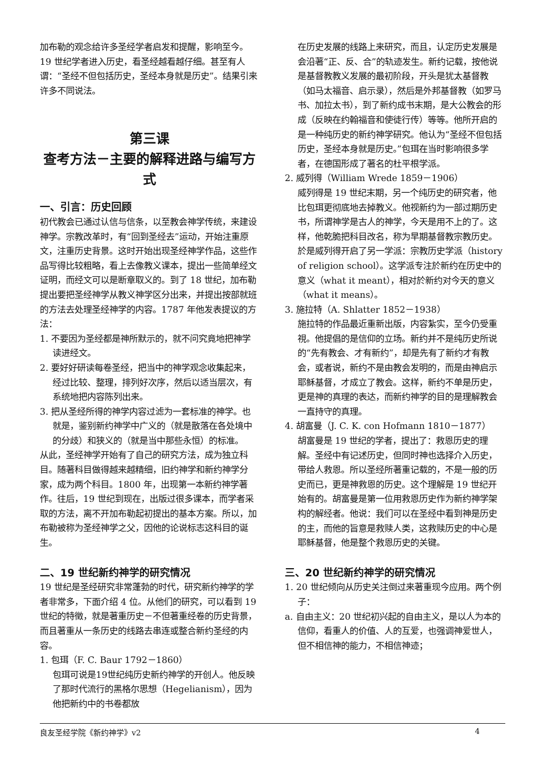加布勒的观念给许多圣经学者启发和提醒，影响至今。
19 世纪学者进入历史，看圣经越看越仔细。甚至有人谓：“圣经不但包括历史，圣经本身就是历史”。结果引来许多不同说法。
第三课
查考方法－主要的解释进路与编写方式
一、引言：历史回顾
初代教会已通过认信与信条，以至教会神学传统，来建设神学。宗教改革时，有“回到圣经去”运动，开始注重原文，注重历史背景。这时开始出现圣经神学作品，这些作品写得比较粗略，看上去像教义课本，提出一些简单经文证明，而经文可以是断章取义的。到了 18 世纪，加布勒提出要把圣经神学从教义神学区分出来，并提出按部就班的方法去处理圣经神学的内容。1787 年他发表提议的方法：
1. 不要因为圣经都是神所默示的，就不问究竟地把神学读进经文。
2. 要好好研读每卷圣经，把当中的神学观念收集起来，经过比较、整理，排列好次序，然后以适当层次，有系统地把内容陈列出来。
3. 把从圣经所得的神学内容过滤为一套标准的神学。也就是，鉴别新约神学中广义的（就是散落在各处境中的分歧）和狭义的（就是当中那些永恒）的标准。
从此，圣经神学开始有了自己的研究方法，成为独立科目。随著科目做得越来越精细，旧约神学和新约神学分家，成为两个科目。1800 年，出现第一本新约神学著作。往后，19 世纪到现在，出版过很多课本，而学者采取的方法，离不开加布勒起初提出的基本方案。所以，加布勒被称为圣经神学之父，因他的论说标志这科目的诞生。
二、19 世纪新约神学的研究情况
19 世纪是圣经研究非常蓬勃的时代，研究新约神学的学者非常多，下面介绍 4 位。从他们的研究，可以看到 19 世纪的特徵，就是著重历史－不但著重经卷的历史背景，而且著重从一条历史的线路去串连或整合新约圣经的内容。
1. 包珥（F. C. Baur 1792－1860）
包珥可说是19世纪纯历史新约神学的开创人。他反映了那时代流行的黑格尔思想（Hegelianism），因为他把新约中的书卷都放
在历史发展的线路上来研究，而且，认定历史发展是会沿著“正、反、合”的轨迹发生。新约记载，按他说是基督教教义发展的最初阶段，开头是犹太基督教（如马太福音、启示录），然后是外邦基督教（如罗马书、加拉太书），到了新约成书末期，是大公教会的形成（反映在约翰福音和使徒行传）等等。他所开启的是一种纯历史的新约神学研究。他认为“圣经不但包括历史，圣经本身就是历史。”包珥在当时影响很多学者，在德国形成了著名的杜平根学派。
2. 威列得（William Wrede 1859－1906）
威列得是 19 世纪末期，另一个纯历史的研究者，他比包珥更彻底地去掉教义。他视新约为一部过期历史书，所谓神学是古人的神学，今天是用不上的了。这样，他乾脆把科目改名，称为早期基督教宗教历史。於是威列得开启了另一学派：宗教历史学派（history of religion school）。这学派专注於新约在历史中的意义（what it meant），相对於新约对今天的意义（what it means）。
3. 施拉特（A. Shlatter 1852－1938）
施拉特的作品最近重新出版，内容紮实，至今仍受重視。他提倡的是信仰的立场。新约并不是纯历史所说的“先有教会、才有新约”，却是先有了新约才有教会，或者说，新约不是由教会发明的，而是由神启示耶稣基督，才成立了教会。这样，新约不单是历史，更是神的真理的表达，而新约神学的目的是理解教会一直持守的真理。
4. 胡富曼（J. C. K. con Hofmann 1810－1877）
胡富曼是 19 世纪的学者，提出了：救恩历史的理解。圣经中有记述历史，但同时神也选择介入历史，带给人救恩。所以圣经所著重记载的，不是一般的历史而已，更是神救恩的历史。这个理解是 19 世纪开始有的。胡富曼是第一位用救恩历史作为新约神学架构的解经者。他说：我们可以在圣经中看到神是历史的主，而他的旨意是救赎人类，这救赎历史的中心是耶稣基督，他是整个救恩历史的关键。
三、20 世纪新约神学的研究情况
1. 20 世纪倾向从历史关注倒过来著重现今应用。两个例子：
a. 自由主义：20 世纪初兴起的自由主义，是以人为本的信仰，看重人的价值、人的互爱，也强调神爱世人，但不相信神的能力，不相信神迹；
良友圣经学院《新约神学》v2 4